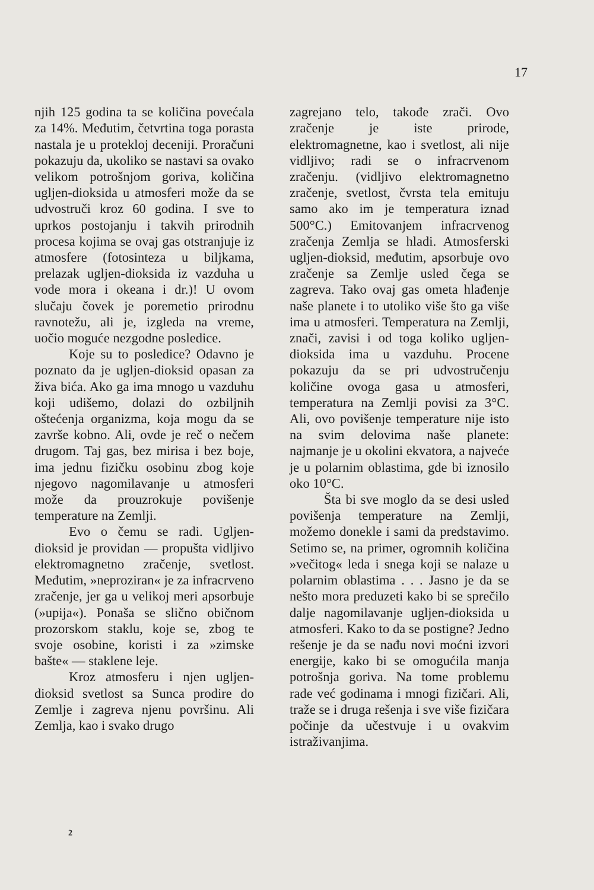17
njih 125 godina ta se količina povećala za 14%. Međutim, četvrtina toga porasta nastala je u protekloj deceniji. Proračuni pokazuju da, ukoliko se nastavi sa ovako velikom potrošnjom goriva, količina ugljen-dioksida u atmosferi može da se udvostruči kroz 60 godina. I sve to uprkos postojanju i takvih prirodnih procesa kojima se ovaj gas otstranjuje iz atmosfere (fotosinteza u biljkama, prelazak ugljen-dioksida iz vazduha u vode mora i okeana i dr.)! U ovom slučaju čovek je poremetio prirodnu ravnotežu, ali je, izgleda na vreme, uočio moguće nezgodne posledice.
Koje su to posledice? Odavno je poznato da je ugljen-dioksid opasan za živa bića. Ako ga ima mnogo u vazduhu koji udišemo, dolazi do ozbiljnih oštećenja organizma, koja mogu da se završe kobno. Ali, ovde je reč o nečem drugom. Taj gas, bez mirisa i bez boje, ima jednu fizičku osobinu zbog koje njegovo nagomilavanje u atmosferi može da prouzrokuje povišenje temperature na Zemlji.
Evo o čemu se radi. Ugljen-dioksid je providan — propušta vidljivo elektromagnetno zračenje, svetlost. Međutim, »neproziran« je za infracrveno zračenje, jer ga u velikoj meri apsorbuje (»upija«). Ponaša se slično običnom prozorskom staklu, koje se, zbog te svoje osobine, koristi i za »zimske bašte« — staklene leje.
Kroz atmosferu i njen ugljen-dioksid svetlost sa Sunca prodire do Zemlje i zagreva njenu površinu. Ali Zemlja, kao i svako drugo
zagrejano telo, takođe zrači. Ovo zračenje je iste prirode, elektromagnetne, kao i svetlost, ali nije vidljivo; radi se o infracrvenom zračenju. (vidljivo elektromagnetno zračenje, svetlost, čvrsta tela emituju samo ako im je temperatura iznad 500°C.) Emitovanjem infracrvenog zračenja Zemlja se hladi. Atmosferski ugljen-dioksid, međutim, apsorbuje ovo zračenje sa Zemlje usled čega se zagreva. Tako ovaj gas ometa hlađenje naše planete i to utoliko više što ga više ima u atmosferi. Temperatura na Zemlji, znači, zavisi i od toga koliko ugljen-dioksida ima u vazduhu. Procene pokazuju da se pri udvostručenju količine ovoga gasa u atmosferi, temperatura na Zemlji povisi za 3°C. Ali, ovo povišenje temperature nije isto na svim delovima naše planete: najmanje je u okolini ekvatora, a najveće je u polarnim oblastima, gde bi iznosilo oko 10°C.
Šta bi sve moglo da se desi usled povišenja temperature na Zemlji, možemo donekle i sami da predstavimo. Setimo se, na primer, ogromnih količina »večitog« leda i snega koji se nalaze u polarnim oblastima . . . Jasno je da se nešto mora preduzeti kako bi se sprečilo dalje nagomilavanje ugljen-dioksida u atmosferi. Kako to da se postigne? Jedno rešenje je da se nađu novi moćni izvori energije, kako bi se omogućila manja potrošnja goriva. Na tome problemu rade već godinama i mnogi fizičari. Ali, traže se i druga rešenja i sve više fizičara počinje da učestvuje i u ovakvim istraživanjima.
2